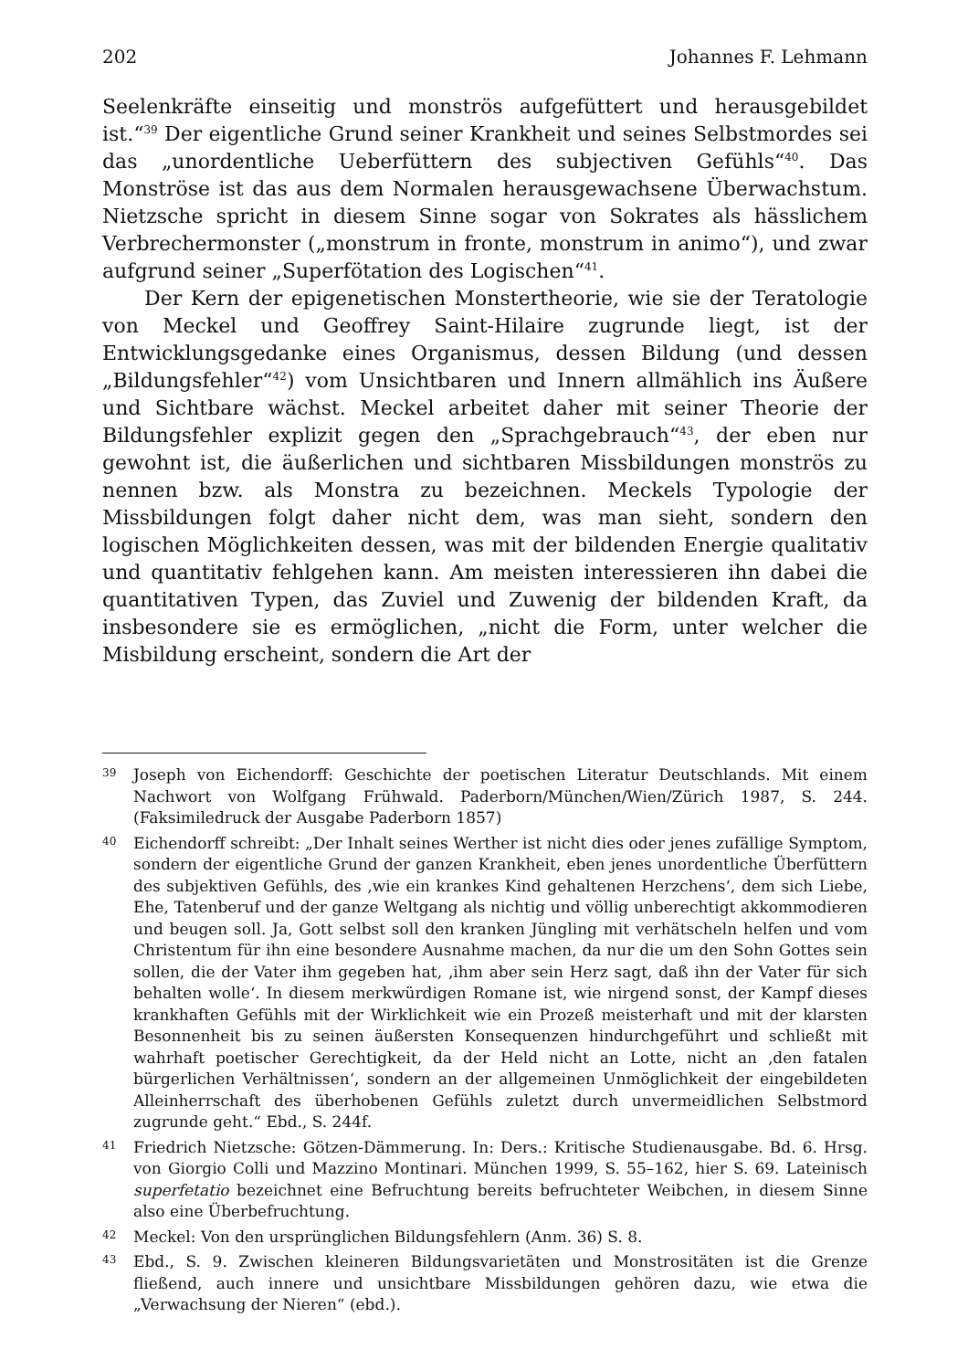202 Johannes F. Lehmann
Seelenkräfte einseitig und monströs aufgefüttert und herausgebildet ist.“<sup>39</sup> Der eigentliche Grund seiner Krankheit und seines Selbstmordes sei das „unordentliche Ueberfüttern des subjectiven Gefühls“<sup>40</sup>. Das Monströse ist das aus dem Normalen herausgewachsene Überwachstum. Nietzsche spricht in diesem Sinne sogar von Sokrates als hässlichem Verbrechermonster („monstrum in fronte, monstrum in animo“), und zwar aufgrund seiner „Superfötation des Logischen“<sup>41</sup>.
Der Kern der epigenetischen Monstertheorie, wie sie der Teratologie von Meckel und Geoffrey Saint-Hilaire zugrunde liegt, ist der Entwicklungsgedanke eines Organismus, dessen Bildung (und dessen „Bildungsfehler“<sup>42</sup>) vom Unsichtbaren und Innern allmählich ins Äußere und Sichtbare wächst. Meckel arbeitet daher mit seiner Theorie der Bildungsfehler explizit gegen den „Sprachgebrauch“<sup>43</sup>, der eben nur gewohnt ist, die äußerlichen und sichtbaren Missbildungen monströs zu nennen bzw. als Monstra zu bezeichnen. Meckels Typologie der Missbildungen folgt daher nicht dem, was man sieht, sondern den logischen Möglichkeiten dessen, was mit der bildenden Energie qualitativ und quantitativ fehlgehen kann. Am meisten interessieren ihn dabei die quantitativen Typen, das Zuviel und Zuwenig der bildenden Kraft, da insbesondere sie es ermöglichen, „nicht die Form, unter welcher die Misbildung erscheint, sondern die Art der
39 Joseph von Eichendorff: Geschichte der poetischen Literatur Deutschlands. Mit einem Nachwort von Wolfgang Frühwald. Paderborn/München/Wien/Zürich 1987, S. 244. (Faksimiledruck der Ausgabe Paderborn 1857)
40 Eichendorff schreibt: „Der Inhalt seines Werther ist nicht dies oder jenes zufällige Symptom, sondern der eigentliche Grund der ganzen Krankheit, eben jenes unordentliche Überfüttern des subjektiven Gefühls, des ‚wie ein krankes Kind gehaltenen Herzchens‘, dem sich Liebe, Ehe, Tatenberuf und der ganze Weltgang als nichtig und völlig unberechtigt akkommodieren und beugen soll. Ja, Gott selbst soll den kranken Jüngling mit verhätscheln helfen und vom Christentum für ihn eine besondere Ausnahme machen, da nur die um den Sohn Gottes sein sollen, die der Vater ihm gegeben hat, ‚ihm aber sein Herz sagt, daß ihn der Vater für sich behalten wolle‘. In diesem merkwürdigen Romane ist, wie nirgend sonst, der Kampf dieses krankhaften Gefühls mit der Wirklichkeit wie ein Prozeß meisterhaft und mit der klarsten Besonnenheit bis zu seinen äußersten Konsequenzen hindurchgeführt und schließt mit wahrhaft poetischer Gerechtigkeit, da der Held nicht an Lotte, nicht an ‚den fatalen bürgerlichen Verhältnissen‘, sondern an der allgemeinen Unmöglichkeit der eingebildeten Alleinherrschaft des überhobenen Gefühls zuletzt durch unvermeidlichen Selbstmord zugrunde geht.“ Ebd., S. 244f.
41 Friedrich Nietzsche: Götzen-Dämmerung. In: Ders.: Kritische Studienausgabe. Bd. 6. Hrsg. von Giorgio Colli und Mazzino Montinari. München 1999, S. 55–162, hier S. 69. Lateinisch superfetatio bezeichnet eine Befruchtung bereits befruchteter Weibchen, in diesem Sinne also eine Überbefruchtung.
42 Meckel: Von den ursprünglichen Bildungsfehlern (Anm. 36) S. 8.
43 Ebd., S. 9. Zwischen kleineren Bildungsvarietäten und Monstrositäten ist die Grenze fließend, auch innere und unsichtbare Missbildungen gehören dazu, wie etwa die „Verwachsung der Nieren“ (ebd.).